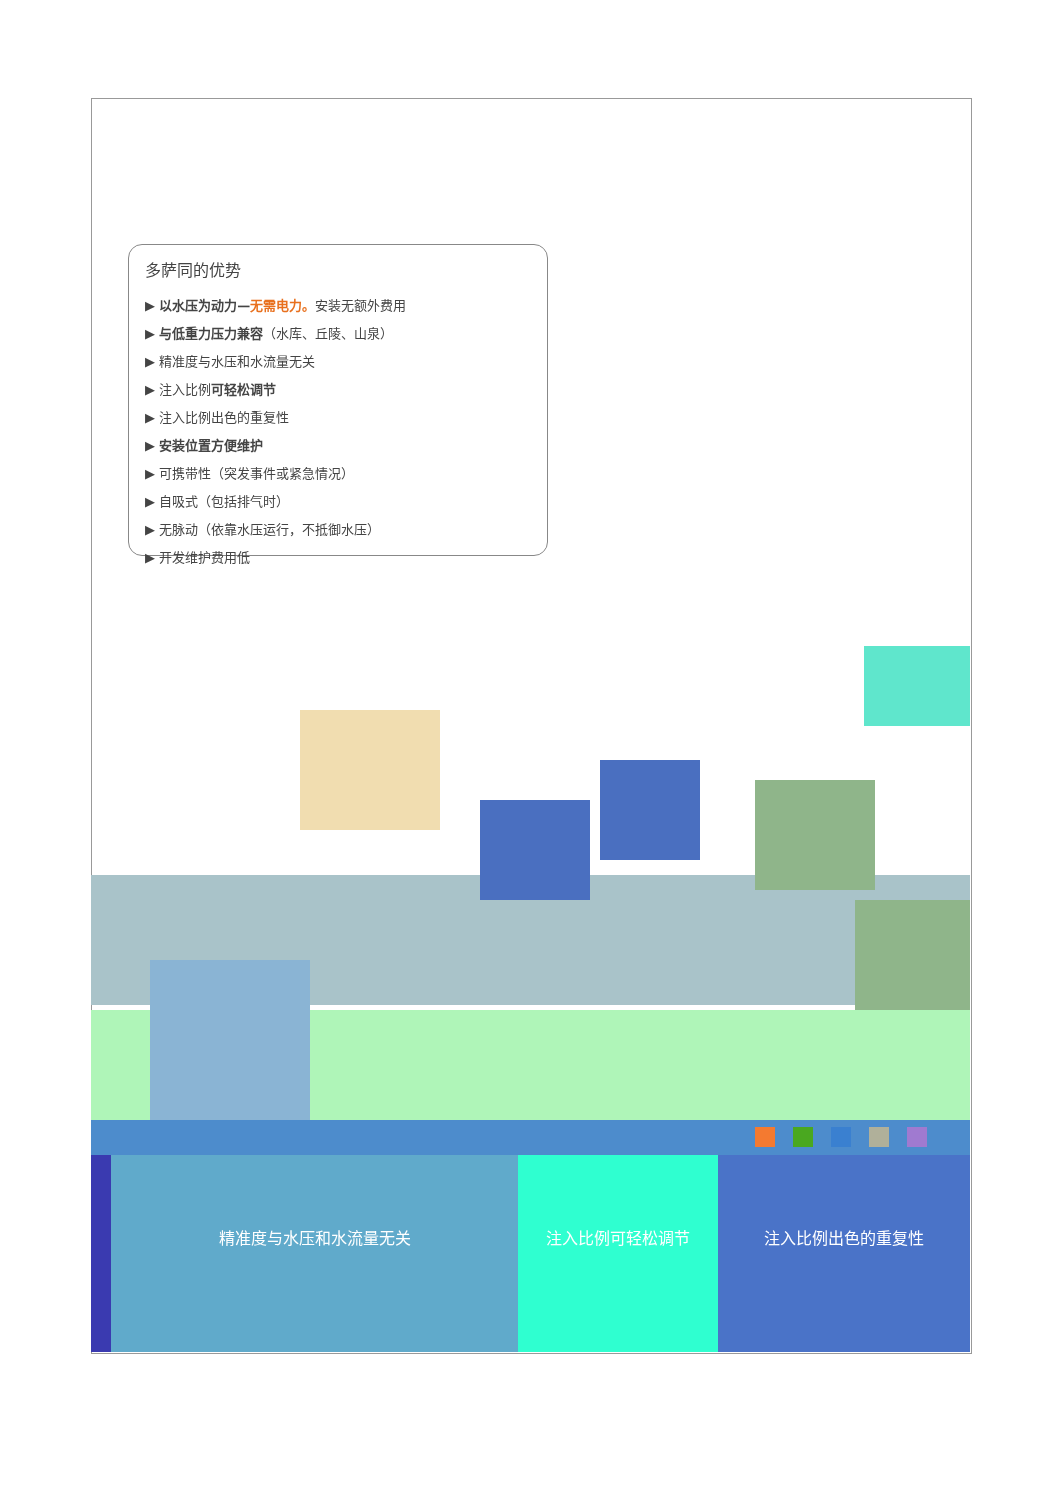多萨同的优势
▶ 以水压为动力—无需电力。安装无额外费用
▶ 与低重力压力兼容（水库、丘陵、山泉）
▶ 精准度与水压和水流量无关
▶ 注入比例可轻松调节
▶ 注入比例出色的重复性
▶ 安装位置方便维护
▶ 可携带性（突发事件或紧急情况）
▶ 自吸式（包括排气时）
▶ 无脉动（依靠水压运行，不抵御水压）
▶ 开发维护费用低
精准度与水压和水流量无关 注入比例可轻松调节 注入比例出色的重复性